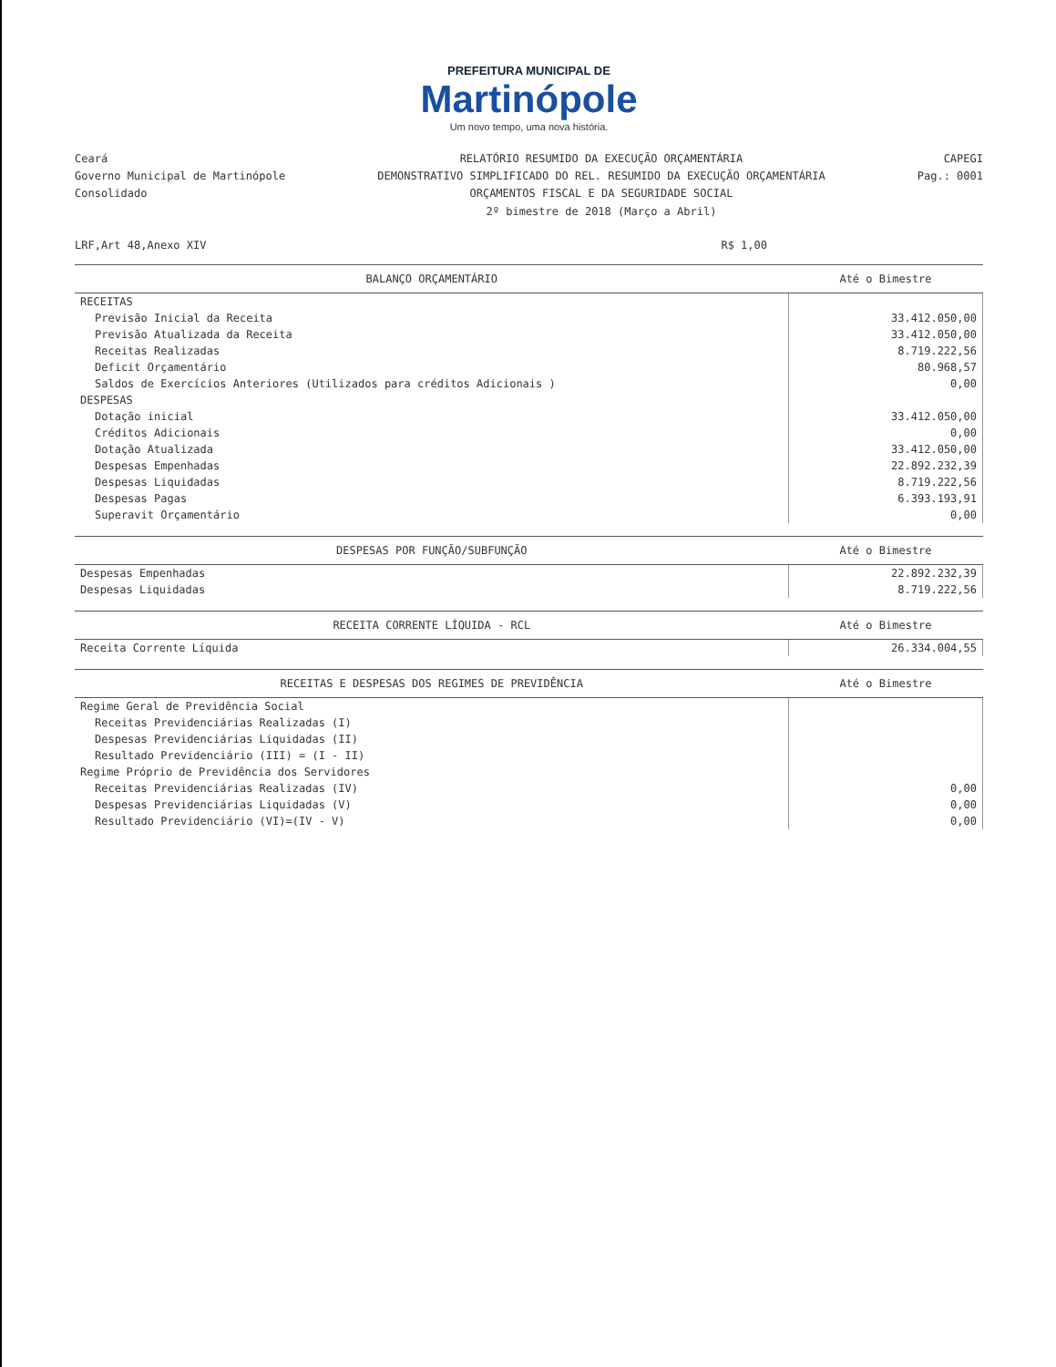PREFEITURA MUNICIPAL DE
Martinópole
Um novo tempo, uma nova história.
Ceará
Governo Municipal de Martinópole
Consolidado
RELATÓRIO RESUMIDO DA EXECUÇÃO ORÇAMENTÁRIA
DEMONSTRATIVO SIMPLIFICADO DO REL. RESUMIDO DA EXECUÇÃO ORÇAMENTÁRIA
ORÇAMENTOS FISCAL E DA SEGURIDADE SOCIAL
2º bimestre de 2018 (Março a Abril)
CAPEGI
Pag.: 0001
LRF,Art 48,Anexo XIV R$ 1,00
| BALANÇO ORÇAMENTÁRIO | Até o Bimestre |
| --- | --- |
| RECEITAS | |
| Previsão Inicial da Receita | 33.412.050,00 |
| Previsão Atualizada da Receita | 33.412.050,00 |
| Receitas Realizadas | 8.719.222,56 |
| Deficit Orçamentário | 80.968,57 |
| Saldos de Exercícios Anteriores (Utilizados para créditos Adicionais ) | 0,00 |
| DESPESAS | |
| Dotação inicial | 33.412.050,00 |
| Créditos Adicionais | 0,00 |
| Dotação Atualizada | 33.412.050,00 |
| Despesas Empenhadas | 22.892.232,39 |
| Despesas Liquidadas | 8.719.222,56 |
| Despesas Pagas | 6.393.193,91 |
| Superavit Orçamentário | 0,00 |
| DESPESAS POR FUNÇÃO/SUBFUNÇÃO | Até o Bimestre |
| --- | --- |
| Despesas Empenhadas | 22.892.232,39 |
| Despesas Liquidadas | 8.719.222,56 |
| RECEITA CORRENTE LÍQUIDA - RCL | Até o Bimestre |
| --- | --- |
| Receita Corrente Líquida | 26.334.004,55 |
| RECEITAS E DESPESAS DOS REGIMES DE PREVIDÊNCIA | Até o Bimestre |
| --- | --- |
| Regime Geral de Previdência Social | |
| Receitas Previdenciárias Realizadas (I) | |
| Despesas Previdenciárias Liquidadas (II) | |
| Resultado Previdenciário (III) = (I - II) | |
| Regime Próprio de Previdência dos Servidores | |
| Receitas Previdenciárias Realizadas (IV) | 0,00 |
| Despesas Previdenciárias Liquidadas (V) | 0,00 |
| Resultado Previdenciário (VI)=(IV - V) | 0,00 |